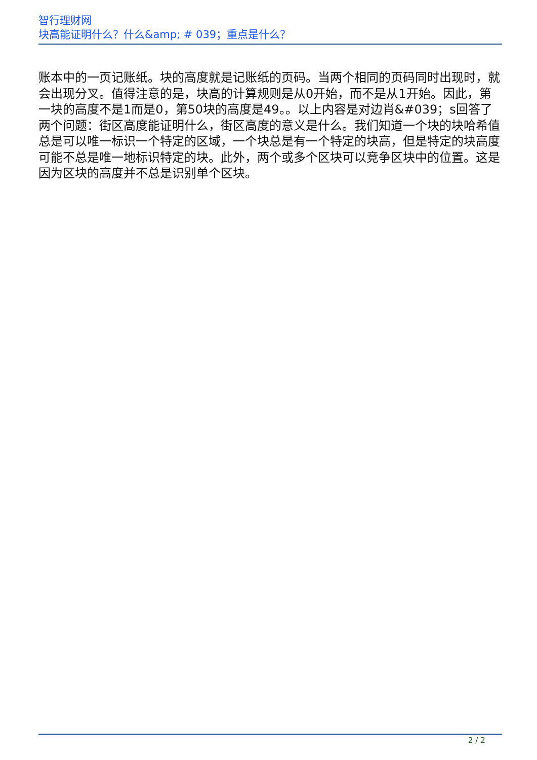智行理财网
块高能证明什么？什么&amp; # 039；重点是什么？
账本中的一页记账纸。块的高度就是记账纸的页码。当两个相同的页码同时出现时，就会出现分叉。值得注意的是，块高的计算规则是从0开始，而不是从1开始。因此，第一块的高度不是1而是0，第50块的高度是49。。以上内容是对边肖&#039；s回答了两个问题：街区高度能证明什么，街区高度的意义是什么。我们知道一个块的块哈希值总是可以唯一标识一个特定的区域，一个块总是有一个特定的块高，但是特定的块高度可能不总是唯一地标识特定的块。此外，两个或多个区块可以竞争区块中的位置。这是因为区块的高度并不总是识别单个区块。
2 / 2